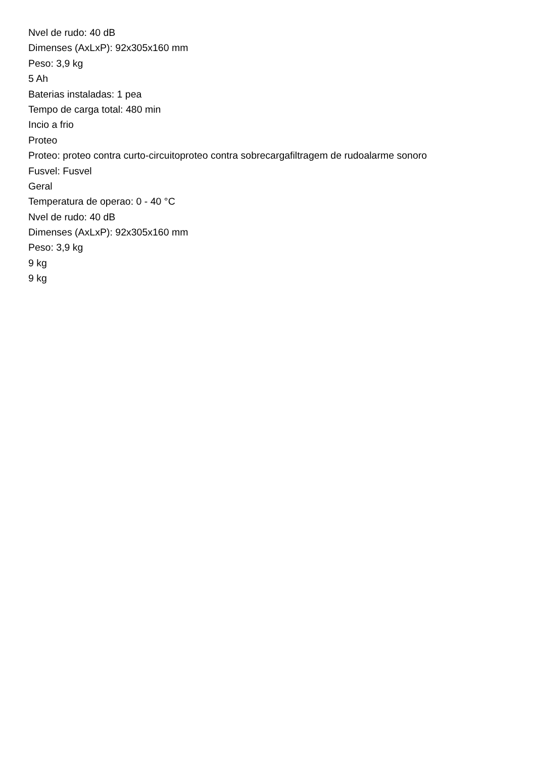Nvel de rudo: 40 dB
Dimenses (AxLxP): 92x305x160 mm
Peso: 3,9 kg
5 Ah
Baterias instaladas: 1 pea
Tempo de carga total: 480 min
Incio a frio
Proteo
Proteo: proteo contra curto-circuitoproteo contra sobrecargafiltragem de rudoalarme sonoro
Fusvel: Fusvel
Geral
Temperatura de operao: 0 - 40 °C
Nvel de rudo: 40 dB
Dimenses (AxLxP): 92x305x160 mm
Peso: 3,9 kg
9 kg
9 kg